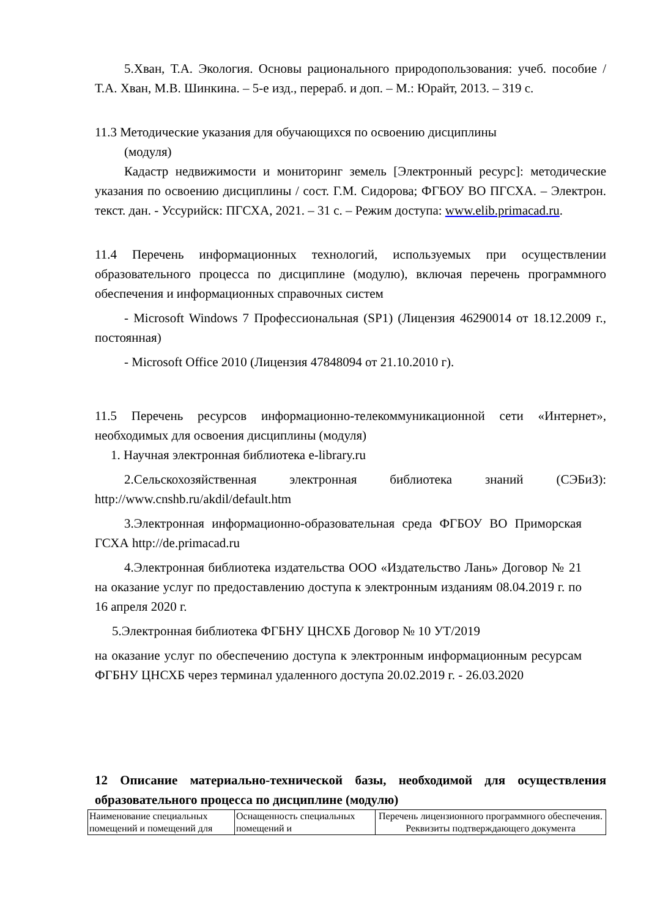5.Хван, Т.А. Экология. Основы рационального природопользования: учеб. пособие / Т.А. Хван, М.В. Шинкина. – 5-е изд., перераб. и доп. – М.: Юрайт, 2013. – 319 с.
11.3 Методические указания для обучающихся по освоению дисциплины
(модуля)
Кадастр недвижимости и мониторинг земель [Электронный ресурс]: методические указания по освоению дисциплины / сост. Г.М. Сидорова; ФГБОУ ВО ПГСХА. – Электрон. текст. дан. - Уссурийск: ПГСХА, 2021. – 31 с. – Режим доступа: www.elib.primacad.ru.
11.4 Перечень информационных технологий, используемых при осуществлении образовательного процесса по дисциплине (модулю), включая перечень программного обеспечения и информационных справочных систем
- Microsoft Windows 7 Профессиональная (SP1) (Лицензия 46290014 от 18.12.2009 г., постоянная)
- Microsoft Office 2010 (Лицензия 47848094 от 21.10.2010 г).
11.5 Перечень ресурсов информационно-телекоммуникационной сети «Интернет», необходимых для освоения дисциплины (модуля)
1. Научная электронная библиотека e-library.ru
2.Сельскохозяйственная электронная библиотека знаний (СЭБиЗ): http://www.cnshb.ru/akdil/default.htm
3.Электронная информационно-образовательная среда ФГБОУ ВО Приморская ГСХА http://de.primacad.ru
4.Электронная библиотека издательства ООО «Издательство Лань» Договор № 21 на оказание услуг по предоставлению доступа к электронным изданиям 08.04.2019 г. по 16 апреля 2020 г.
5.Электронная библиотека ФГБНУ ЦНСХБ Договор № 10 УТ/2019
на оказание услуг по обеспечению доступа к электронным информационным ресурсам ФГБНУ ЦНСХБ через терминал удаленного доступа 20.02.2019 г. - 26.03.2020
12 Описание материально-технической базы, необходимой для осуществления образовательного процесса по дисциплине (модулю)
| Наименование специальных помещений и помещений для | Оснащенность специальных помещений и | Перечень лицензионного программного обеспечения. Реквизиты подтверждающего документа |